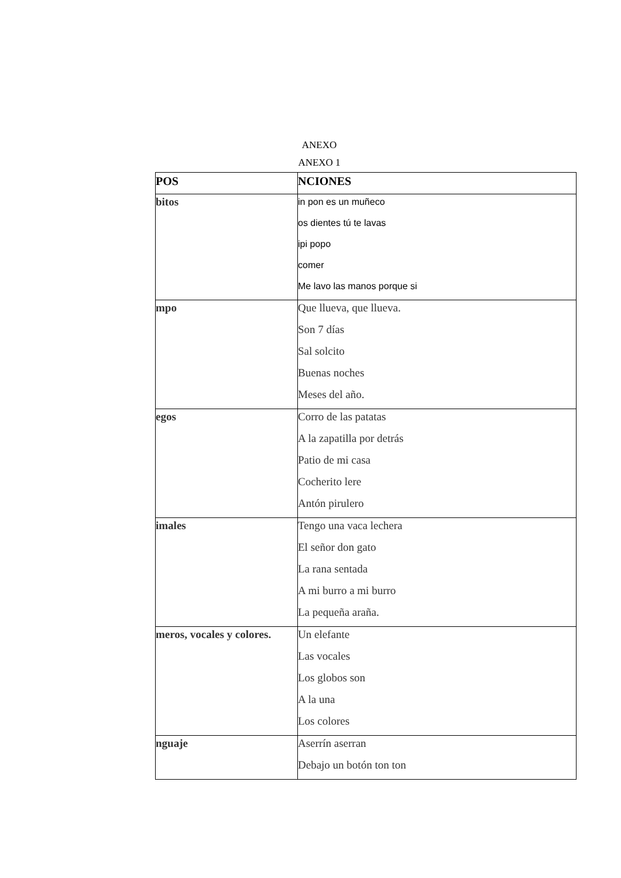ANEXO
ANEXO 1
| POS | NCIONES |
| --- | --- |
| bitos | in pon es un muñeco os dientes tú te lavas ipi popo comer Me lavo las manos porque si |
| mpo | Que llueva, que llueva. Son 7 días Sal solcito Buenas noches Meses del año. |
| egos | Corro de las patatas A la zapatilla por detrás Patio de mi casa Cocherito lere Antón pirulero |
| imales | Tengo una vaca lechera El señor don gato La rana sentada A mi burro a mi burro La pequeña araña. |
| meros, vocales y colores. | Un elefante Las vocales Los globos son A la una Los colores |
| nguaje | Aserrín aserran Debajo un botón ton ton |